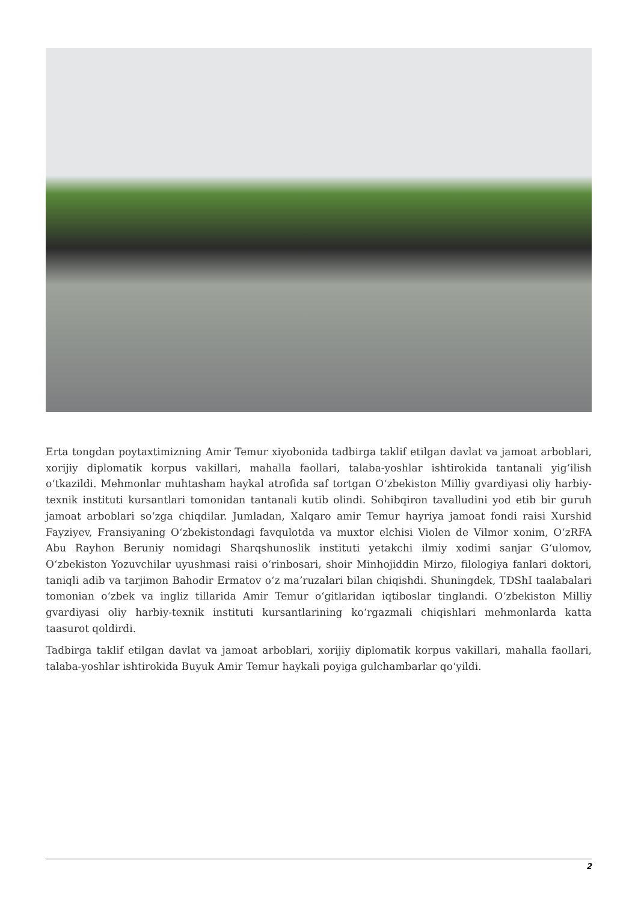Erta tongdan poytaxtimizning Amir Temur xiyobonida tadbirga taklif etilgan davlat va jamoat arboblari, xorijiy diplomatik korpus vakillari, mahalla faollari, talaba-yoshlar ishtirokida tantanali yig‘ilish o‘tkazildi. Mehmonlar muhtasham haykal atrofida saf tortgan O‘zbekiston Milliy gvardiyasi oliy harbiy-texnik instituti kursantlari tomonidan tantanali kutib olindi. Sohibqiron tavalludini yod etib bir guruh jamoat arboblari so‘zga chiqdilar. Jumladan, Xalqaro amir Temur hayriya jamoat fondi raisi Xurshid Fayziyev, Fransiyaning O‘zbekistondagi favqulotda va muxtor elchisi Violen de Vilmor xonim, O‘zRFA Abu Rayhon Beruniy nomidagi Sharqshunoslik instituti yetakchi ilmiy xodimi sanjar G‘ulomov, O‘zbekiston Yozuvchilar uyushmasi raisi o‘rinbosari, shoir Minhojiddin Mirzo, filologiya fanlari doktori, taniqli adib va tarjimon Bahodir Ermatov o‘z ma’ruzalari bilan chiqishdi. Shuningdek, TDShI taalabalari tomonian o‘zbek va ingliz tillarida Amir Temur o‘gitlaridan iqtiboslar tinglandi. O‘zbekiston Milliy gvardiyasi oliy harbiy-texnik instituti kursantlarining ko‘rgazmali chiqishlari mehmonlarda katta taasurot qoldirdi.
Tadbirga taklif etilgan davlat va jamoat arboblari, xorijiy diplomatik korpus vakillari, mahalla faollari, talaba-yoshlar ishtirokida Buyuk Amir Temur haykali poyiga gulchambarlar qo‘yildi.
2